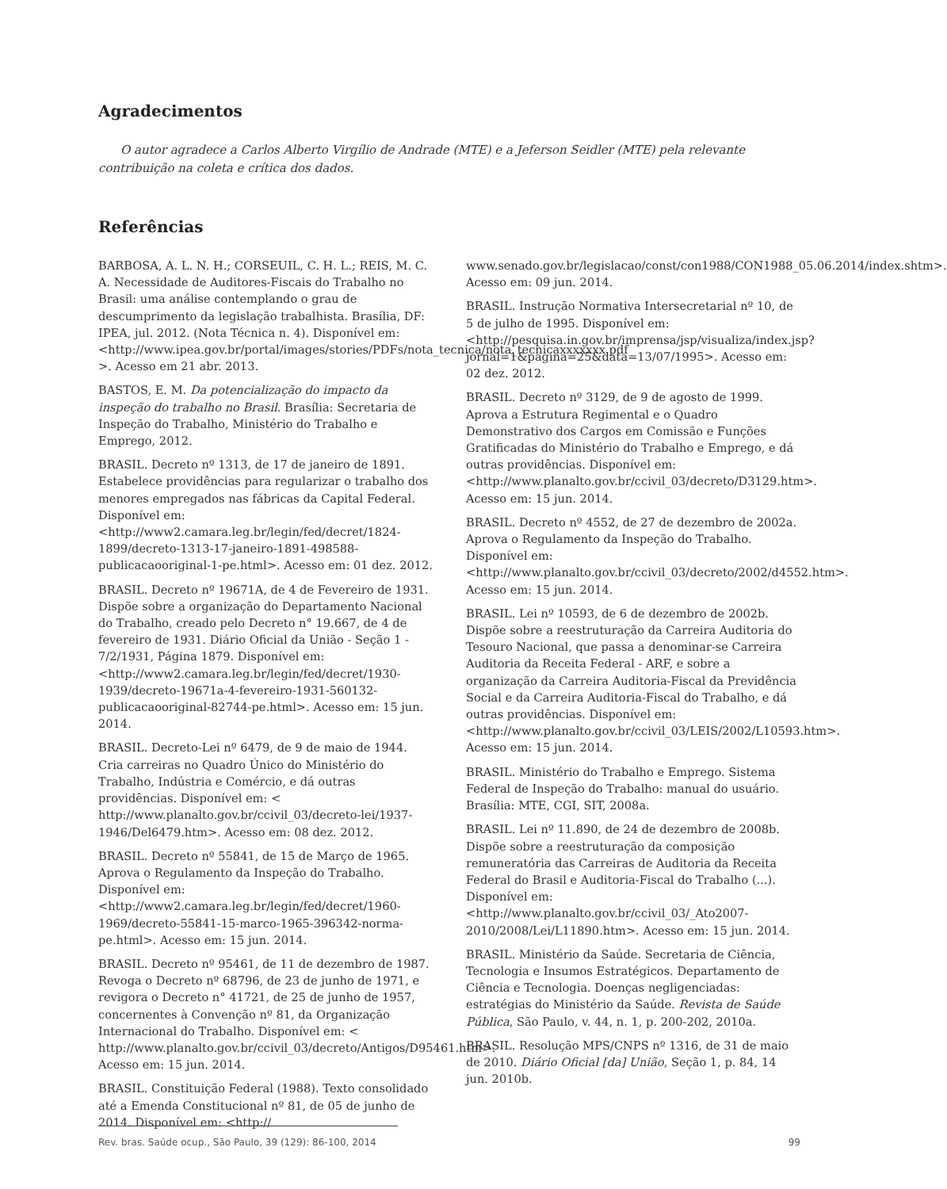Agradecimentos
O autor agradece a Carlos Alberto Virgílio de Andrade (MTE) e a Jeferson Seidler (MTE) pela relevante contribuição na coleta e crítica dos dados.
Referências
BARBOSA, A. L. N. H.; CORSEUIL, C. H. L.; REIS, M. C. A. Necessidade de Auditores-Fiscais do Trabalho no Brasil: uma análise contemplando o grau de descumprimento da legislação trabalhista. Brasília, DF: IPEA, jul. 2012. (Nota Técnica n. 4). Disponível em: <http://www.ipea.gov.br/portal/images/stories/PDFs/nota_tecnica/nota_tecnicaxxxxxxx.pdf >. Acesso em 21 abr. 2013.
BASTOS, E. M. Da potencialização do impacto da inspeção do trabalho no Brasil. Brasília: Secretaria de Inspeção do Trabalho, Ministério do Trabalho e Emprego, 2012.
BRASIL. Decreto nº 1313, de 17 de janeiro de 1891. Estabelece providências para regularizar o trabalho dos menores empregados nas fábricas da Capital Federal. Disponível em: <http://www2.camara.leg.br/legin/fed/decret/1824-1899/decreto-1313-17-janeiro-1891-498588-publicacaooriginal-1-pe.html>. Acesso em: 01 dez. 2012.
BRASIL. Decreto nº 19671A, de 4 de Fevereiro de 1931. Dispõe sobre a organização do Departamento Nacional do Trabalho, creado pelo Decreto n° 19.667, de 4 de fevereiro de 1931. Diário Oficial da União - Seção 1 - 7/2/1931, Página 1879. Disponível em: <http://www2.camara.leg.br/legin/fed/decret/1930-1939/decreto-19671a-4-fevereiro-1931-560132-publicacaooriginal-82744-pe.html>. Acesso em: 15 jun. 2014.
BRASIL. Decreto-Lei nº 6479, de 9 de maio de 1944. Cria carreiras no Quadro Único do Ministério do Trabalho, Indústria e Comércio, e dá outras providências. Disponível em: < http://www.planalto.gov.br/ccivil_03/decreto-lei/1937-1946/Del6479.htm>. Acesso em: 08 dez. 2012.
BRASIL. Decreto nº 55841, de 15 de Março de 1965. Aprova o Regulamento da Inspeção do Trabalho. Disponível em: <http://www2.camara.leg.br/legin/fed/decret/1960-1969/decreto-55841-15-marco-1965-396342-norma-pe.html>. Acesso em: 15 jun. 2014.
BRASIL. Decreto nº 95461, de 11 de dezembro de 1987. Revoga o Decreto nº 68796, de 23 de junho de 1971, e revigora o Decreto n° 41721, de 25 de junho de 1957, concernentes à Convenção nº 81, da Organização Internacional do Trabalho. Disponível em: < http://www.planalto.gov.br/ccivil_03/decreto/Antigos/D95461.htm>. Acesso em: 15 jun. 2014.
BRASIL. Constituição Federal (1988). Texto consolidado até a Emenda Constitucional nº 81, de 05 de junho de 2014. Disponível em: <http://
www.senado.gov.br/legislacao/const/con1988/CON1988_05.06.2014/index.shtm>. Acesso em: 09 jun. 2014.
BRASIL. Instrução Normativa Intersecretarial nº 10, de 5 de julho de 1995. Disponível em: <http://pesquisa.in.gov.br/imprensa/jsp/visualiza/index.jsp?jornal=1&pagina=25&data=13/07/1995>. Acesso em: 02 dez. 2012.
BRASIL. Decreto nº 3129, de 9 de agosto de 1999. Aprova a Estrutura Regimental e o Quadro Demonstrativo dos Cargos em Comissão e Funções Gratificadas do Ministério do Trabalho e Emprego, e dá outras providências. Disponível em: <http://www.planalto.gov.br/ccivil_03/decreto/D3129.htm>. Acesso em: 15 jun. 2014.
BRASIL. Decreto nº 4552, de 27 de dezembro de 2002a. Aprova o Regulamento da Inspeção do Trabalho. Disponível em: <http://www.planalto.gov.br/ccivil_03/decreto/2002/d4552.htm>. Acesso em: 15 jun. 2014.
BRASIL. Lei nº 10593, de 6 de dezembro de 2002b. Dispõe sobre a reestruturação da Carreira Auditoria do Tesouro Nacional, que passa a denominar-se Carreira Auditoria da Receita Federal - ARF, e sobre a organização da Carreira Auditoria-Fiscal da Previdência Social e da Carreira Auditoria-Fiscal do Trabalho, e dá outras providências. Disponível em: <http://www.planalto.gov.br/ccivil_03/LEIS/2002/L10593.htm>. Acesso em: 15 jun. 2014.
BRASIL. Ministério do Trabalho e Emprego. Sistema Federal de Inspeção do Trabalho: manual do usuário. Brasília: MTE, CGI, SIT, 2008a.
BRASIL. Lei nº 11.890, de 24 de dezembro de 2008b. Dispõe sobre a reestruturação da composição remuneratória das Carreiras de Auditoria da Receita Federal do Brasil e Auditoria-Fiscal do Trabalho (...). Disponível em: <http://www.planalto.gov.br/ccivil_03/_Ato2007-2010/2008/Lei/L11890.htm>. Acesso em: 15 jun. 2014.
BRASIL. Ministério da Saúde. Secretaria de Ciência, Tecnologia e Insumos Estratégicos. Departamento de Ciência e Tecnologia. Doenças negligenciadas: estratégias do Ministério da Saúde. Revista de Saúde Pública, São Paulo, v. 44, n. 1, p. 200-202, 2010a.
BRASIL. Resolução MPS/CNPS nº 1316, de 31 de maio de 2010. Diário Oficial [da] União, Seção 1, p. 84, 14 jun. 2010b.
Rev. bras. Saúde ocup., São Paulo, 39 (129): 86-100, 2014 99